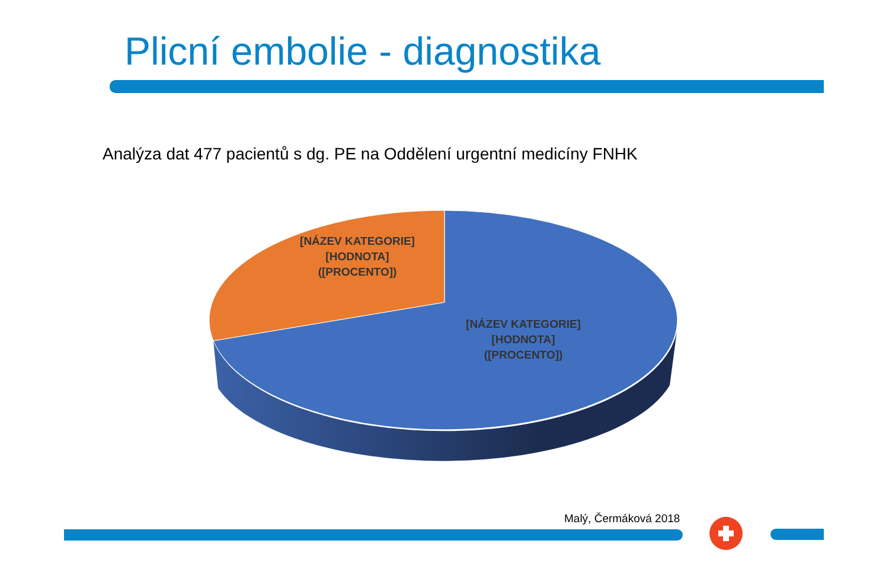Plicní embolie - diagnostika
Analýza dat 477 pacientů s dg. PE na Oddělení urgentní medicíny FNHK
[NÁZEV KATEGORIE] [HODNOTA] ([PROCENTO])
[NÁZEV KATEGORIE] [HODNOTA] ([PROCENTO])
Malý, Čermáková 2018